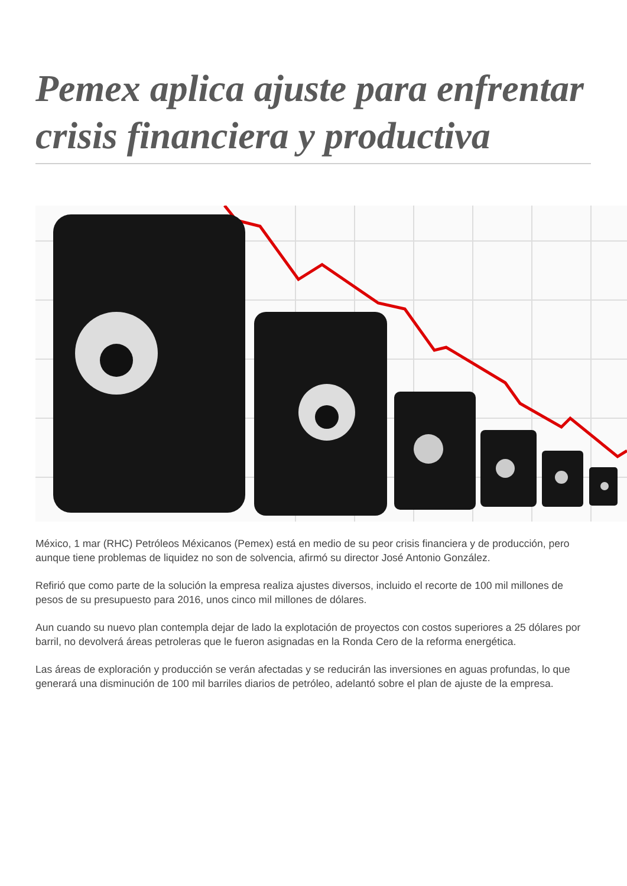Pemex aplica ajuste para enfrentar crisis financiera y productiva
México, 1 mar (RHC) Petróleos Méxicanos (Pemex) está en medio de su peor crisis financiera y de producción, pero aunque tiene problemas de liquidez no son de solvencia, afirmó su director José Antonio González.
Refirió que como parte de la solución la empresa realiza ajustes diversos, incluido el recorte de 100 mil millones de pesos de su presupuesto para 2016, unos cinco mil millones de dólares.
Aun cuando su nuevo plan contempla dejar de lado la explotación de proyectos con costos superiores a 25 dólares por barril, no devolverá áreas petroleras que le fueron asignadas en la Ronda Cero de la reforma energética.
Las áreas de exploración y producción se verán afectadas y se reducirán las inversiones en aguas profundas, lo que generará una disminución de 100 mil barriles diarios de petróleo, adelantó sobre el plan de ajuste de la empresa.